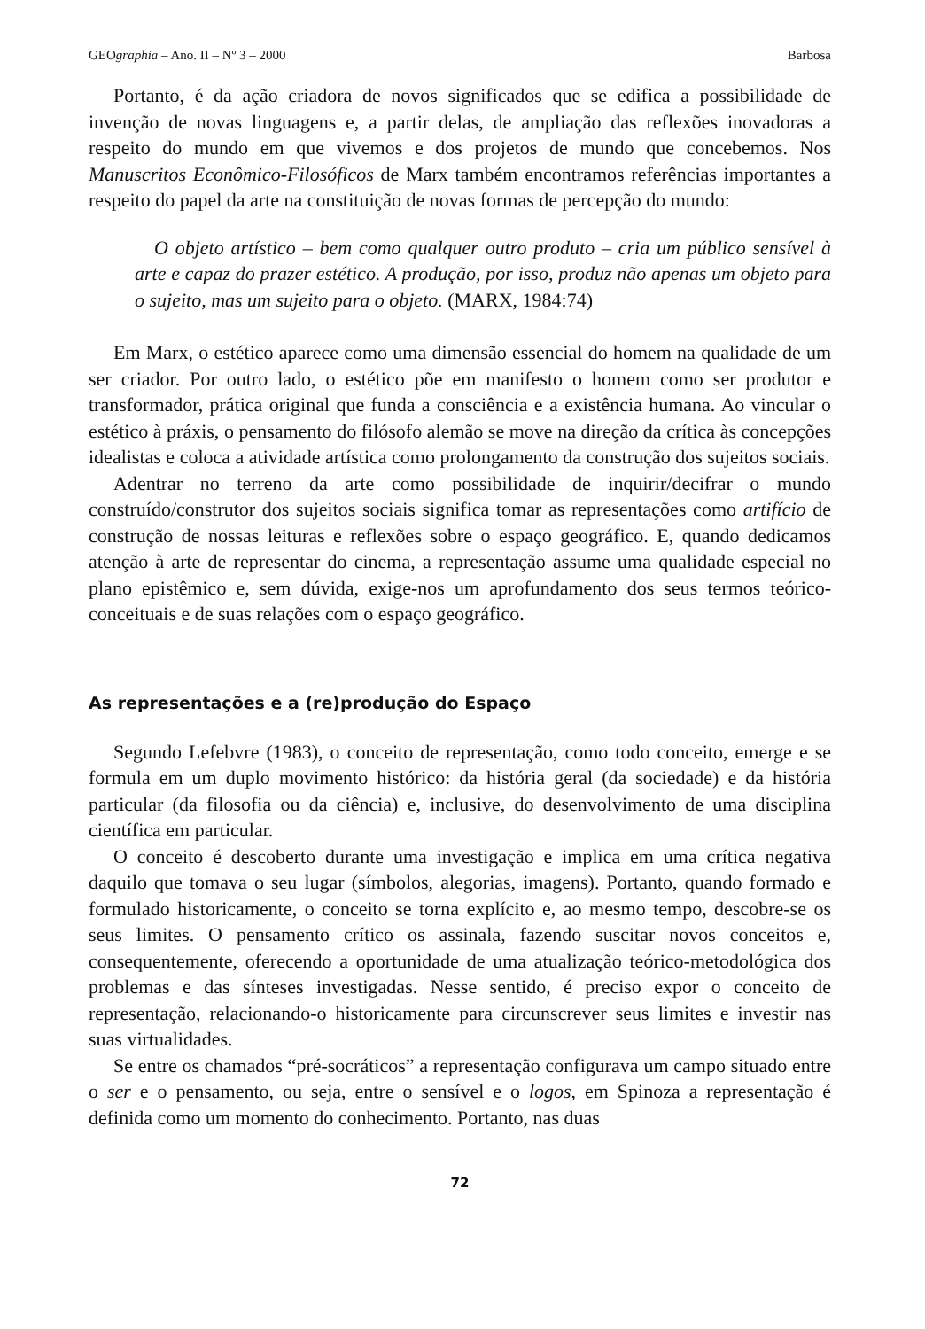GEOgraphia – Ano. II – Nº 3 – 2000 Barbosa
Portanto, é da ação criadora de novos significados que se edifica a possibilidade de invenção de novas linguagens e, a partir delas, de ampliação das reflexões inovadoras a respeito do mundo em que vivemos e dos projetos de mundo que concebemos. Nos Manuscritos Econômico-Filosóficos de Marx também encontramos referências importantes a respeito do papel da arte na constituição de novas formas de percepção do mundo:
O objeto artístico – bem como qualquer outro produto – cria um público sensível à arte e capaz do prazer estético. A produção, por isso, produz não apenas um objeto para o sujeito, mas um sujeito para o objeto. (MARX, 1984:74)
Em Marx, o estético aparece como uma dimensão essencial do homem na qualidade de um ser criador. Por outro lado, o estético põe em manifesto o homem como ser produtor e transformador, prática original que funda a consciência e a existência humana. Ao vincular o estético à práxis, o pensamento do filósofo alemão se move na direção da crítica às concepções idealistas e coloca a atividade artística como prolongamento da construção dos sujeitos sociais.
Adentrar no terreno da arte como possibilidade de inquirir/decifrar o mundo construído/construtor dos sujeitos sociais significa tomar as representações como artifício de construção de nossas leituras e reflexões sobre o espaço geográfico. E, quando dedicamos atenção à arte de representar do cinema, a representação assume uma qualidade especial no plano epistêmico e, sem dúvida, exige-nos um aprofundamento dos seus termos teórico-conceituais e de suas relações com o espaço geográfico.
As representações e a (re)produção do Espaço
Segundo Lefebvre (1983), o conceito de representação, como todo conceito, emerge e se formula em um duplo movimento histórico: da história geral (da sociedade) e da história particular (da filosofia ou da ciência) e, inclusive, do desenvolvimento de uma disciplina científica em particular.
O conceito é descoberto durante uma investigação e implica em uma crítica negativa daquilo que tomava o seu lugar (símbolos, alegorias, imagens). Portanto, quando formado e formulado historicamente, o conceito se torna explícito e, ao mesmo tempo, descobre-se os seus limites. O pensamento crítico os assinala, fazendo suscitar novos conceitos e, consequentemente, oferecendo a oportunidade de uma atualização teórico-metodológica dos problemas e das sínteses investigadas. Nesse sentido, é preciso expor o conceito de representação, relacionando-o historicamente para circunscrever seus limites e investir nas suas virtualidades.
Se entre os chamados “pré-socráticos” a representação configurava um campo situado entre o ser e o pensamento, ou seja, entre o sensível e o logos, em Spinoza a representação é definida como um momento do conhecimento. Portanto, nas duas
72